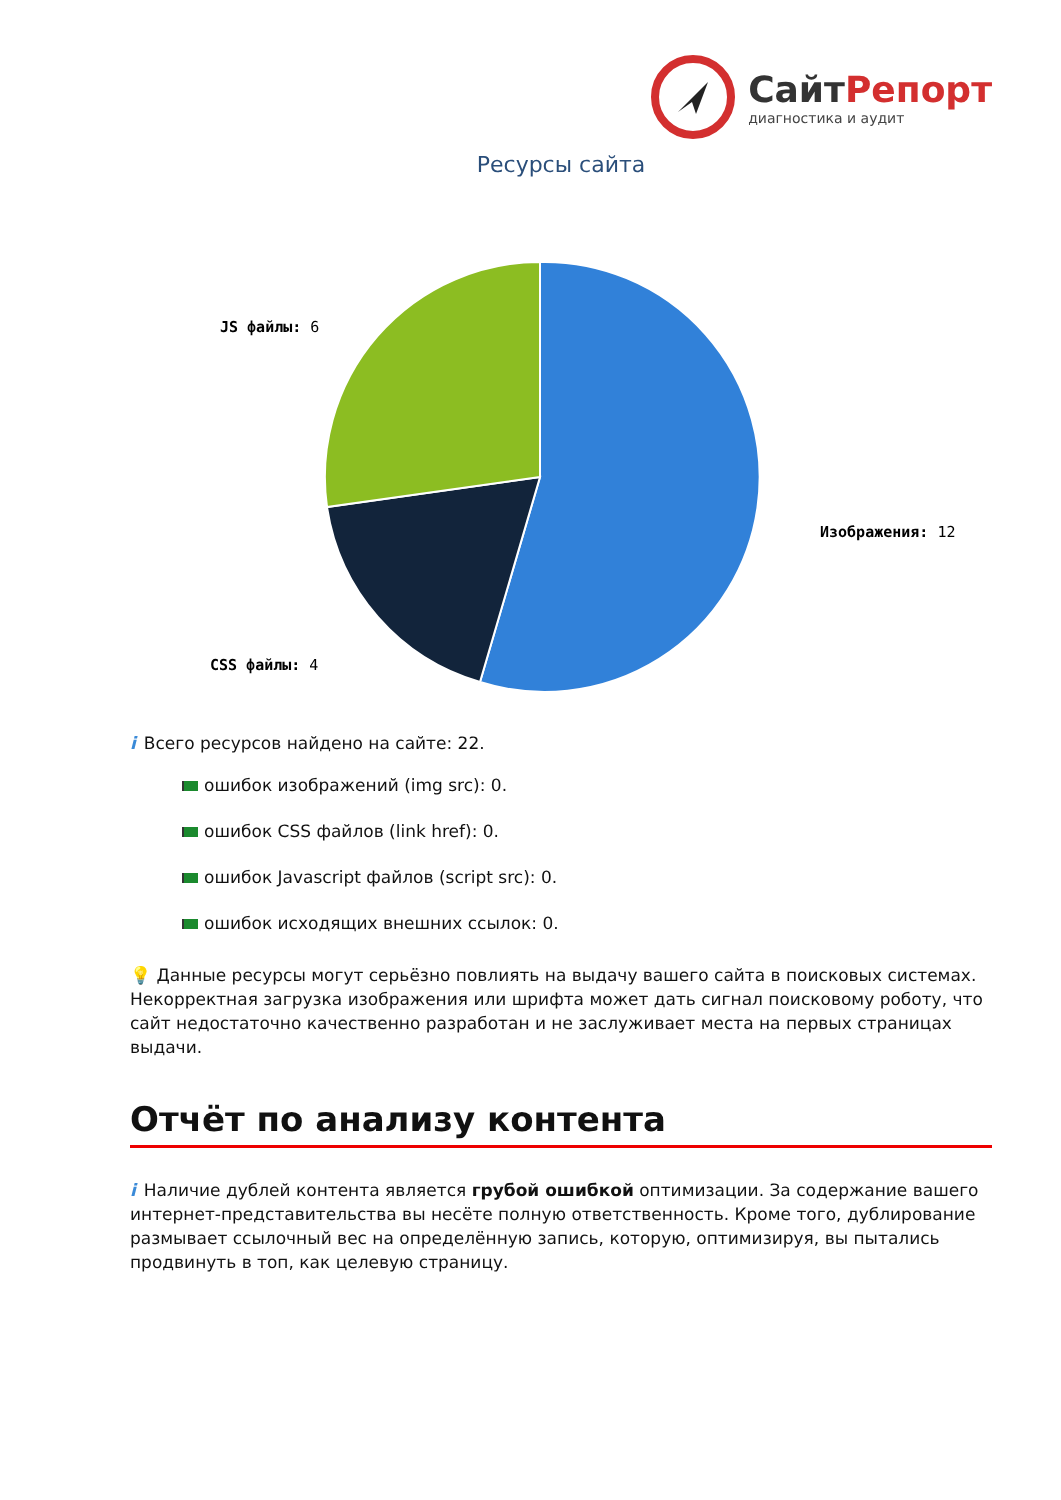СайтРепорт
диагностика и аудит
Ресурсы сайта
Изображения: 12
JS файлы: 6
CSS файлы: 4
i Всего ресурсов найдено на сайте: 22.
ошибок изображений (img src): 0.
ошибок CSS файлов (link href): 0.
ошибок Javascript файлов (script src): 0.
ошибок исходящих внешних ссылок: 0.
💡 Данные ресурсы могут серьёзно повлиять на выдачу вашего сайта в поисковых системах. Некорректная загрузка изображения или шрифта может дать сигнал поисковому роботу, что сайт недостаточно качественно разработан и не заслуживает места на первых страницах выдачи.
Отчёт по анализу контента
i Наличие дублей контента является грубой ошибкой оптимизации. За содержание вашего интернет-представительства вы несёте полную ответственность. Кроме того, дублирование размывает ссылочный вес на определённую запись, которую, оптимизируя, вы пытались продвинуть в топ, как целевую страницу.